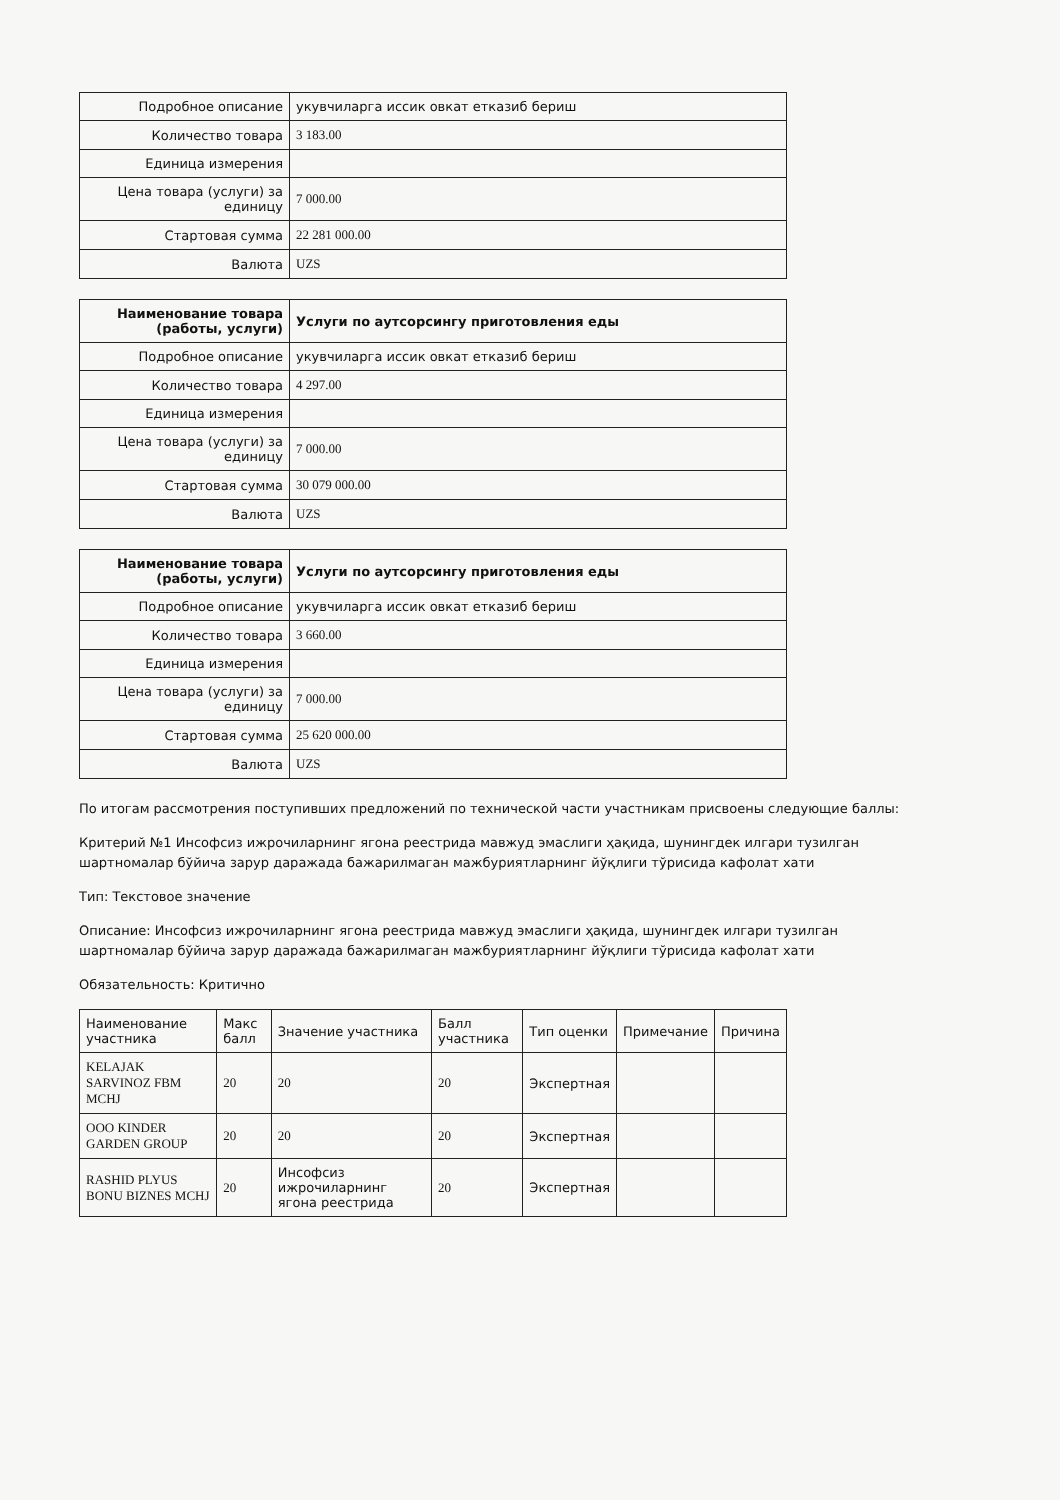| Подробное описание | укувчиларга иссик овкат етказиб бериш |
| Количество товара | 3 183.00 |
| Единица измерения | |
| Цена товара (услуги) за единицу | 7 000.00 |
| Стартовая сумма | 22 281 000.00 |
| Валюта | UZS |
| Наименование товара (работы, услуги) | Услуги по аутсорсингу приготовления еды |
| --- | --- |
| Подробное описание | укувчиларга иссик овкат етказиб бериш |
| Количество товара | 4 297.00 |
| Единица измерения | |
| Цена товара (услуги) за единицу | 7 000.00 |
| Стартовая сумма | 30 079 000.00 |
| Валюта | UZS |
| Наименование товара (работы, услуги) | Услуги по аутсорсингу приготовления еды |
| --- | --- |
| Подробное описание | укувчиларга иссик овкат етказиб бериш |
| Количество товара | 3 660.00 |
| Единица измерения | |
| Цена товара (услуги) за единицу | 7 000.00 |
| Стартовая сумма | 25 620 000.00 |
| Валюта | UZS |
По итогам рассмотрения поступивших предложений по технической части участникам присвоены следующие баллы:
Критерий №1 Инсофсиз ижрочиларнинг ягона реестрида мавжуд эмаслиги ҳақида, шунингдек илгари тузилган шартномалар бўйича зарур даражада бажарилмаган мажбуриятларнинг йўқлиги тўрисида кафолат хати
Тип: Текстовое значение
Описание: Инсофсиз ижрочиларнинг ягона реестрида мавжуд эмаслиги ҳақида, шунингдек илгари тузилган шартномалар бўйича зарур даражада бажарилмаган мажбуриятларнинг йўқлиги тўрисида кафолат хати
Обязательность: Критично
| Наименование участника | Макс балл | Значение участника | Балл участника | Тип оценки | Примечание | Причина |
| --- | --- | --- | --- | --- | --- | --- |
| KELAJAK SARVINOZ FBM MCHJ | 20 | 20 | 20 | Экспертная | | |
| ООО KINDER GARDEN GROUP | 20 | 20 | 20 | Экспертная | | |
| RASHID PLYUS BONU BIZNES MCHJ | 20 | Инсофсиз ижрочиларнинг ягона реестрида | 20 | Экспертная | | |